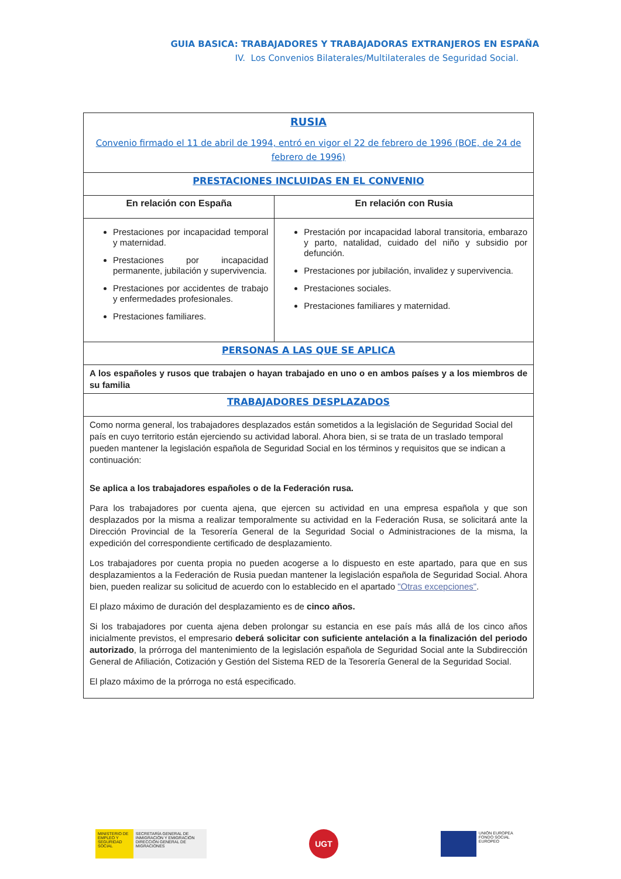GUIA BASICA: TRABAJADORES Y TRABAJADORAS EXTRANJEROS EN ESPAÑA
IV. Los Convenios Bilaterales/Multilaterales de Seguridad Social.
| RUSIA Convenio firmado el 11 de abril de 1994, entró en vigor el 22 de febrero de 1996 (BOE, de 24 de febrero de 1996) | |
| PRESTACIONES INCLUIDAS EN EL CONVENIO | |
| En relación con España | En relación con Rusia |
| Prestaciones por incapacidad temporal y maternidad. Prestaciones por incapacidad permanente, jubilación y supervivencia. Prestaciones por accidentes de trabajo y enfermedades profesionales. Prestaciones familiares. | Prestación por incapacidad laboral transitoria, embarazo y parto, natalidad, cuidado del niño y subsidio por defunción. Prestaciones por jubilación, invalidez y supervivencia. Prestaciones sociales. Prestaciones familiares y maternidad. |
| PERSONAS A LAS QUE SE APLICA | |
| A los españoles y rusos que trabajen o hayan trabajado en uno o en ambos países y a los miembros de su familia | |
| TRABAJADORES DESPLAZADOS | |
| Como norma general, los trabajadores desplazados están sometidos a la legislación de Seguridad Social del país en cuyo territorio están ejerciendo su actividad laboral. Ahora bien, si se trata de un traslado temporal pueden mantener la legislación española de Seguridad Social en los términos y requisitos que se indican a continuación: Se aplica a los trabajadores españoles o de la Federación rusa. Para los trabajadores por cuenta ajena, que ejercen su actividad en una empresa española y que son desplazados por la misma a realizar temporalmente su actividad en la Federación Rusa, se solicitará ante la Dirección Provincial de la Tesorería General de la Seguridad Social o Administraciones de la misma, la expedición del correspondiente certificado de desplazamiento. Los trabajadores por cuenta propia no pueden acogerse a lo dispuesto en este apartado, para que en sus desplazamientos a la Federación de Rusia puedan mantener la legislación española de Seguridad Social. Ahora bien, pueden realizar su solicitud de acuerdo con lo establecido en el apartado "Otras excepciones" . El plazo máximo de duración del desplazamiento es de cinco años. Si los trabajadores por cuenta ajena deben prolongar su estancia en ese país más allá de los cinco años inicialmente previstos, el empresario deberá solicitar con suficiente antelación a la finalización del periodo autorizado , la prórroga del mantenimiento de la legislación española de Seguridad Social ante la Subdirección General de Afiliación, Cotización y Gestión del Sistema RED de la Tesorería General de la Seguridad Social. El plazo máximo de la prórroga no está especificado. | |
MINISTERIO DE EMPLEO Y SEGURIDAD SOCIAL
SECRETARÍA GENERAL DE INMIGRACIÓN Y EMIGRACIÓN DIRECCIÓN GENERAL DE MIGRACIONES
UGT
UNIÓN EUROPEA
FONDO SOCIAL EUROPEO